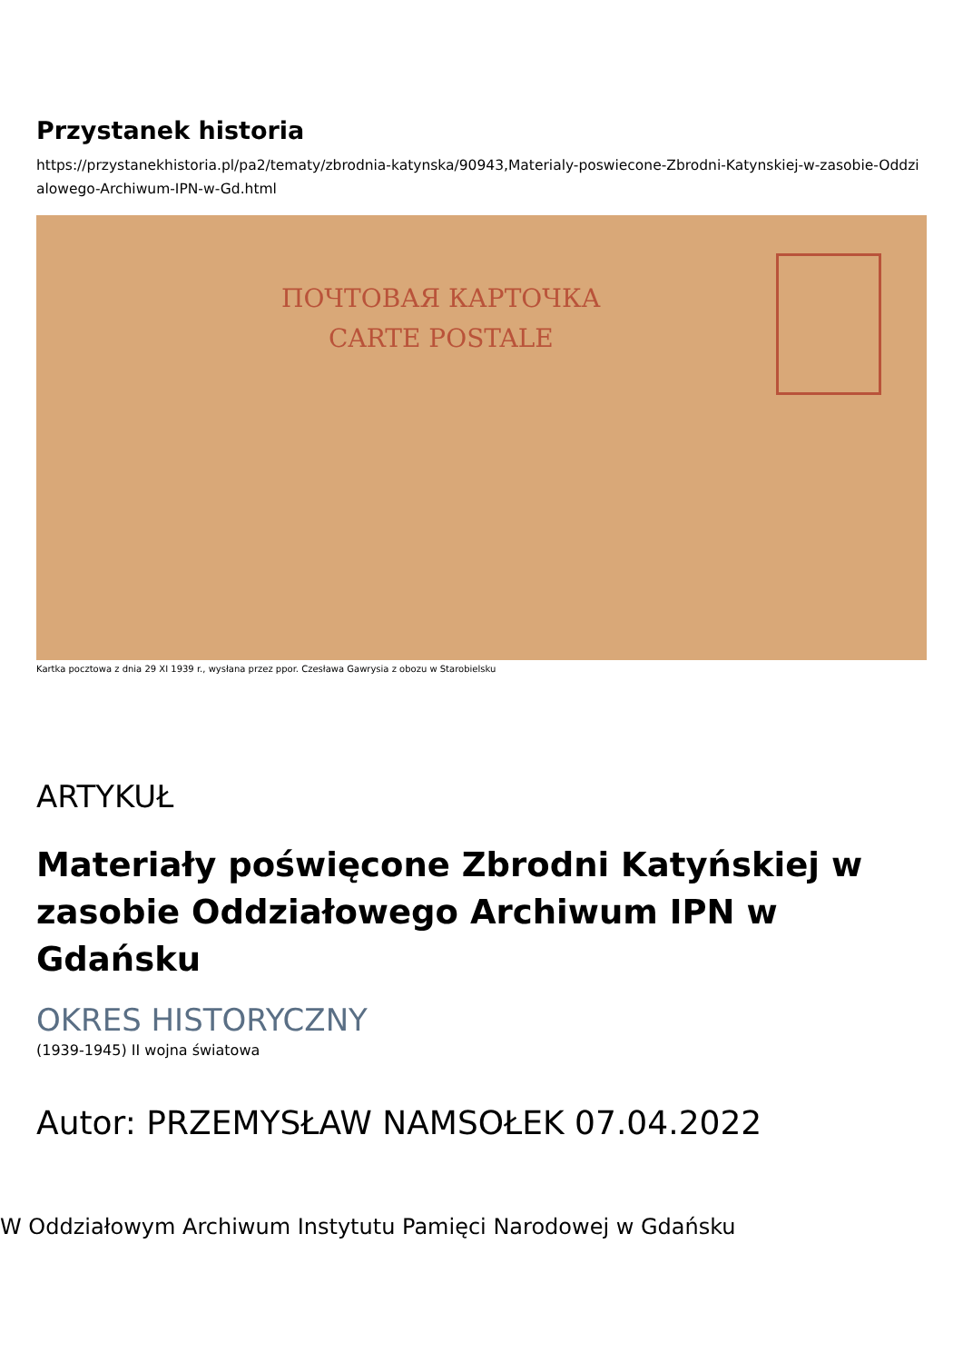Przystanek historia
https://przystanekhistoria.pl/pa2/tematy/zbrodnia-katynska/90943,Materialy-poswiecone-Zbrodni-Katynskiej-w-zasobie-Oddzialowego-Archiwum-IPN-w-Gd.html
ПОЧТОВАЯ КАРТОЧКА
CARTE POSTALE
Kartka pocztowa z dnia 29 XI 1939 r., wysłana przez ppor. Czesława Gawrysia z obozu w Starobielsku
ARTYKUŁ
Materiały poświęcone Zbrodni Katyńskiej w zasobie Oddziałowego Archiwum IPN w Gdańsku
OKRES HISTORYCZNY
(1939-1945) II wojna światowa
Autor: PRZEMYSŁAW NAMSOŁEK 07.04.2022
W Oddziałowym Archiwum Instytutu Pamięci Narodowej w Gdańsku